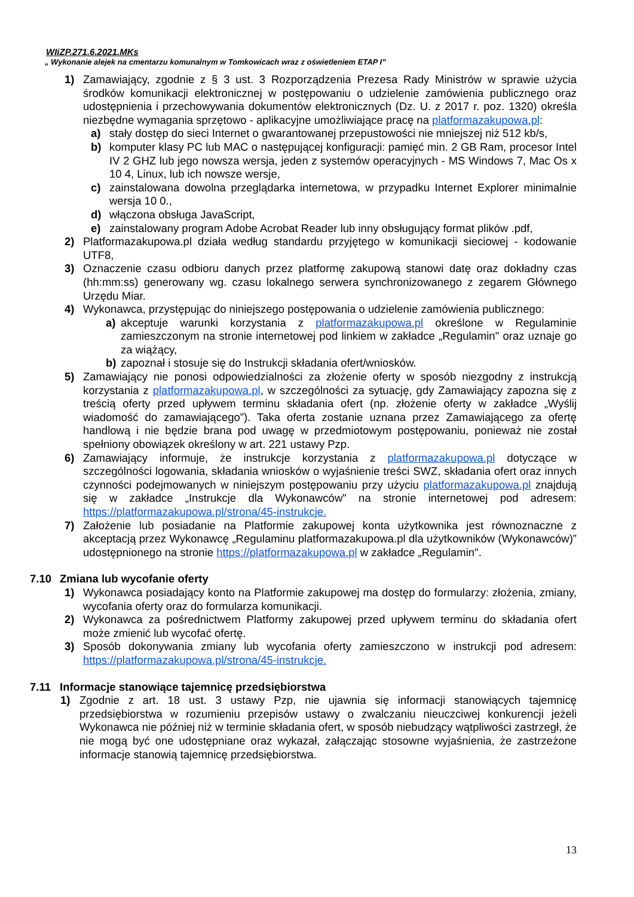WIiZP.271.6.2021.MKs
„ Wykonanie alejek na cmentarzu komunalnym w Tomkowicach wraz z oświetleniem ETAP I”
1) Zamawiający, zgodnie z § 3 ust. 3 Rozporządzenia Prezesa Rady Ministrów w sprawie użycia środków komunikacji elektronicznej w postępowaniu o udzielenie zamówienia publicznego oraz udostępnienia i przechowywania dokumentów elektronicznych (Dz. U. z 2017 r. poz. 1320) określa niezbędne wymagania sprzętowo - aplikacyjne umożliwiające pracę na platformazakupowa.pl:
a) stały dostęp do sieci Internet o gwarantowanej przepustowości nie mniejszej niż 512 kb/s,
b) komputer klasy PC lub MAC o następującej konfiguracji: pamięć min. 2 GB Ram, procesor Intel IV 2 GHZ lub jego nowsza wersja, jeden z systemów operacyjnych - MS Windows 7, Mac Os x 10 4, Linux, lub ich nowsze wersje,
c) zainstalowana dowolna przeglądarka internetowa, w przypadku Internet Explorer minimalnie wersja 10 0.,
d) włączona obsługa JavaScript,
e) zainstalowany program Adobe Acrobat Reader lub inny obsługujący format plików .pdf,
2) Platformazakupowa.pl działa według standardu przyjętego w komunikacji sieciowej - kodowanie UTF8,
3) Oznaczenie czasu odbioru danych przez platformę zakupową stanowi datę oraz dokładny czas (hh:mm:ss) generowany wg. czasu lokalnego serwera synchronizowanego z zegarem Głównego Urzędu Miar.
4) Wykonawca, przystępując do niniejszego postępowania o udzielenie zamówienia publicznego:
a) akceptuje warunki korzystania z platformazakupowa.pl określone w Regulaminie zamieszczonym na stronie internetowej pod linkiem w zakładce „Regulamin" oraz uznaje go za wiążący,
b) zapoznał i stosuje się do Instrukcji składania ofert/wniosków.
5) Zamawiający nie ponosi odpowiedzialności za złożenie oferty w sposób niezgodny z instrukcją korzystania z platformazakupowa.pl, w szczególności za sytuację, gdy Zamawiający zapozna się z treścią oferty przed upływem terminu składania ofert (np. złożenie oferty w zakładce „Wyślij wiadomość do zamawiającego”). Taka oferta zostanie uznana przez Zamawiającego za ofertę handlową i nie będzie brana pod uwagę w przedmiotowym postępowaniu, ponieważ nie został spełniony obowiązek określony w art. 221 ustawy Pzp.
6) Zamawiający informuje, że instrukcje korzystania z platformazakupowa.pl dotyczące w szczególności logowania, składania wniosków o wyjaśnienie treści SWZ, składania ofert oraz innych czynności podejmowanych w niniejszym postępowaniu przy użyciu platformazakupowa.pl znajdują się w zakładce „Instrukcje dla Wykonawców" na stronie internetowej pod adresem: https://platformazakupowa.pl/strona/45-instrukcje.
7) Założenie lub posiadanie na Platformie zakupowej konta użytkownika jest równoznaczne z akceptacją przez Wykonawcę „Regulaminu platformazakupowa.pl dla użytkowników (Wykonawców)” udostępnionego na stronie https://platformazakupowa.pl w zakładce „Regulamin".
7.10 Zmiana lub wycofanie oferty
1) Wykonawca posiadający konto na Platformie zakupowej ma dostęp do formularzy: złożenia, zmiany, wycofania oferty oraz do formularza komunikacji.
2) Wykonawca za pośrednictwem Platformy zakupowej przed upływem terminu do składania ofert może zmienić lub wycofać ofertę.
3) Sposób dokonywania zmiany lub wycofania oferty zamieszczono w instrukcji pod adresem: https://platformazakupowa.pl/strona/45-instrukcje.
7.11 Informacje stanowiące tajemnicę przedsiębiorstwa
1) Zgodnie z art. 18 ust. 3 ustawy Pzp, nie ujawnia się informacji stanowiących tajemnicę przedsiębiorstwa w rozumieniu przepisów ustawy o zwalczaniu nieuczciwej konkurencji jeżeli Wykonawca nie później niż w terminie składania ofert, w sposób niebudzący wątpliwości zastrzegł, że nie mogą być one udostępniane oraz wykazał, załączając stosowne wyjaśnienia, że zastrzeżone informacje stanowią tajemnicę przedsiębiorstwa.
13